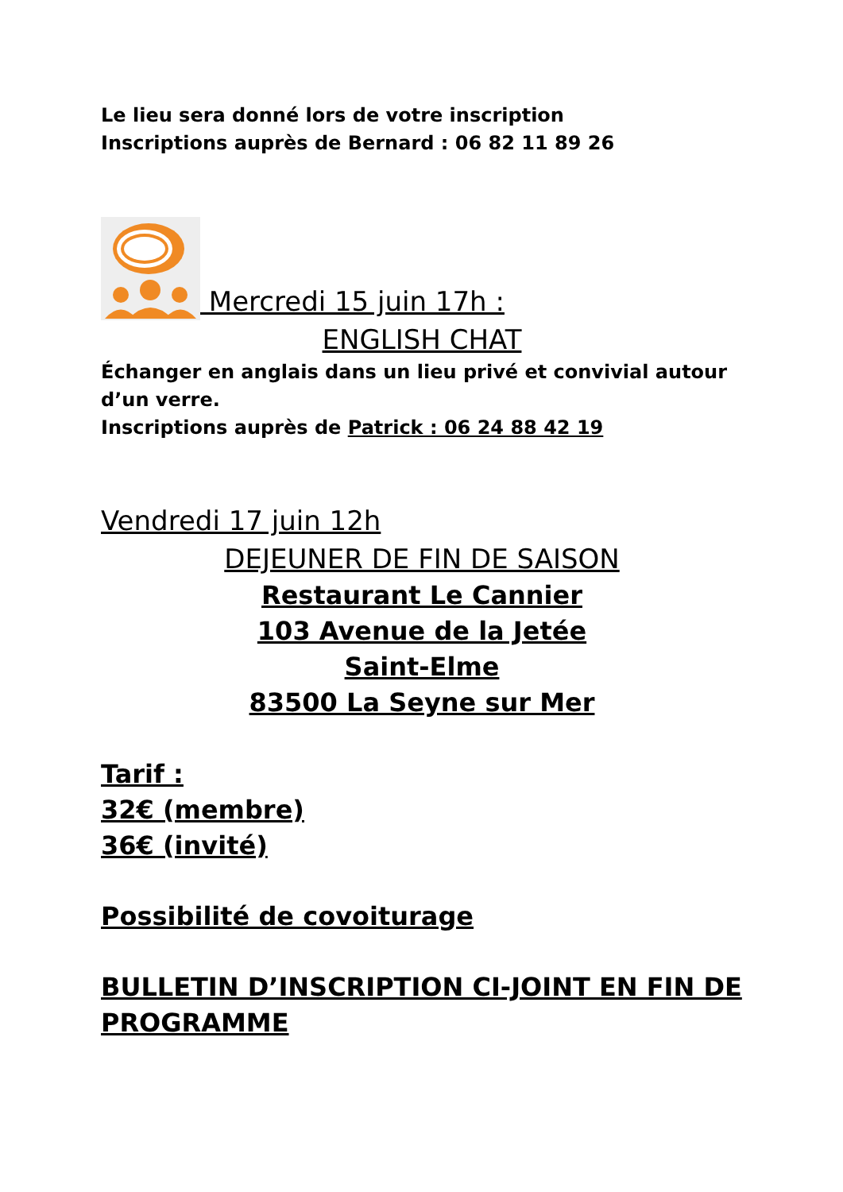Le lieu sera donné lors de votre inscription
Inscriptions auprès de Bernard : 06 82 11 89 26
Mercredi 15 juin 17h :
ENGLISH CHAT
Échanger en anglais dans un lieu privé et convivial autour d’un verre.
Inscriptions auprès de Patrick : 06 24 88 42 19
Vendredi 17 juin 12h
DEJEUNER DE FIN DE SAISON
Restaurant Le Cannier
103 Avenue de la Jetée
Saint-Elme
83500 La Seyne sur Mer
Tarif :
32€ (membre)
36€ (invité)
Possibilité de covoiturage
BULLETIN D’INSCRIPTION CI-JOINT EN FIN DE PROGRAMME